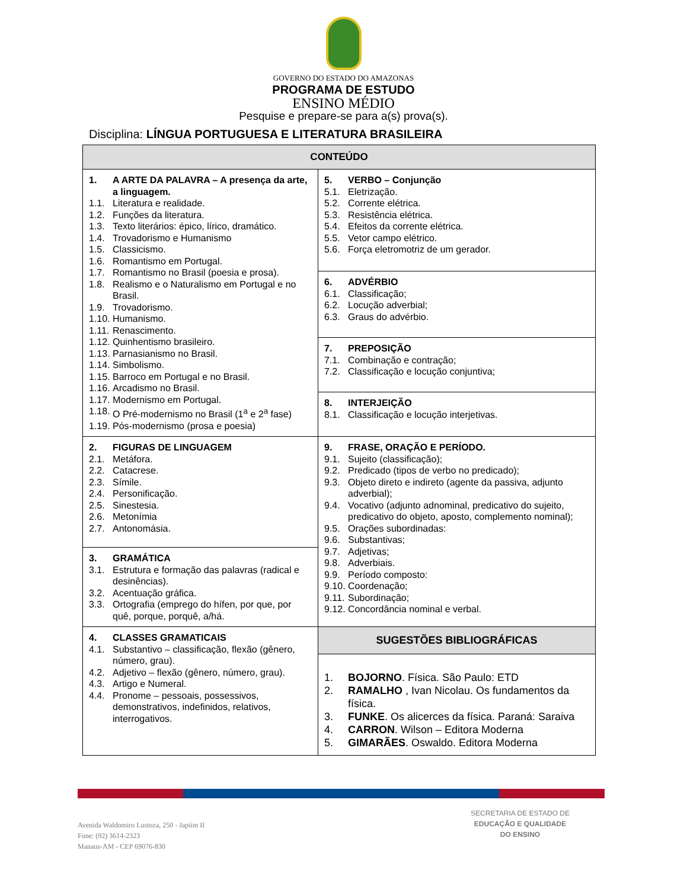GOVERNO DO ESTADO DO AMAZONAS
PROGRAMA DE ESTUDO
ENSINO MÉDIO
Pesquise e prepare-se para a(s) prova(s).
Disciplina: LÍNGUA PORTUGUESA E LITERATURA BRASILEIRA
| CONTEÚDO | |
| --- | --- |
| 1. A ARTE DA PALAVRA – A presença da arte, a linguagem. 1.1. Literatura e realidade. 1.2. Funções da literatura. 1.3. Texto literários: épico, lírico, dramático. 1.4. Trovadorismo e Humanismo 1.5. Classicismo. 1.6. Romantismo em Portugal. 1.7. Romantismo no Brasil (poesia e prosa). 1.8. Realismo e o Naturalismo em Portugal e no Brasil. 1.9. Trovadorismo. 1.10. Humanismo. 1.11. Renascimento. 1.12. Quinhentismo brasileiro. 1.13. Parnasianismo no Brasil. 1.14. Simbolismo. 1.15. Barroco em Portugal e no Brasil. 1.16. Arcadismo no Brasil. 1.17. Modernismo em Portugal. 1.18. O Pré-modernismo no Brasil (1<sup>a</sup> e 2<sup>a</sup> fase) 1.19. Pós-modernismo (prosa e poesia) | 5. VERBO – Conjunção 5.1. Eletrização. 5.2. Corrente elétrica. 5.3. Resistência elétrica. 5.4. Efeitos da corrente elétrica. 5.5. Vetor campo elétrico. 5.6. Força eletromotriz de um gerador. 6. ADVÉRBIO 6.1. Classificação; 6.2. Locução adverbial; 6.3. Graus do advérbio. 7. PREPOSIÇÃO 7.1. Combinação e contração; 7.2. Classificação e locução conjuntiva; 8. INTERJEIÇÃO 8.1. Classificação e locução interjetivas. |
| 2. FIGURAS DE LINGUAGEM 2.1. Metáfora. 2.2. Catacrese. 2.3. Símile. 2.4. Personificação. 2.5. Sinestesia. 2.6. Metonímia 2.7. Antonomásia. 3. GRAMÁTICA 3.1. Estrutura e formação das palavras (radical e desinências). 3.2. Acentuação gráfica. 3.3. Ortografia (emprego do hífen, por que, por quê, porque, porquê, a/há. | 9. FRASE, ORAÇÃO E PERÍODO. 9.1. Sujeito (classificação); 9.2. Predicado (tipos de verbo no predicado); 9.3. Objeto direto e indireto (agente da passiva, adjunto adverbial); 9.4. Vocativo (adjunto adnominal, predicativo do sujeito, predicativo do objeto, aposto, complemento nominal); 9.5. Orações subordinadas: 9.6. Substantivas; 9.7. Adjetivas; 9.8. Adverbiais. 9.9. Período composto: 9.10. Coordenação; 9.11. Subordinação; 9.12. Concordância nominal e verbal. |
| 4. CLASSES GRAMATICAIS 4.1. Substantivo – classificação, flexão (gênero, número, grau). 4.2. Adjetivo – flexão (gênero, número, grau). 4.3. Artigo e Numeral. 4.4. Pronome – pessoais, possessivos, demonstrativos, indefinidos, relativos, interrogativos. | SUGESTÕES BIBLIOGRÁFICAS 1. BOJORNO . Física. São Paulo: ETD 2. RAMALHO , Ivan Nicolau. Os fundamentos da física. 3. FUNKE . Os alicerces da física. Paraná: Saraiva 4. CARRON . Wilson – Editora Moderna 5. GIMARÃES . Oswaldo. Editora Moderna |
Avenida Waldomiro Lustoza, 250 - Japiim II
Fone: (92) 3614-2323
Manaus-AM - CEP 69076-830
SECRETARIA DE ESTADO DE
EDUCAÇÃO E QUALIDADE
DO ENSINO